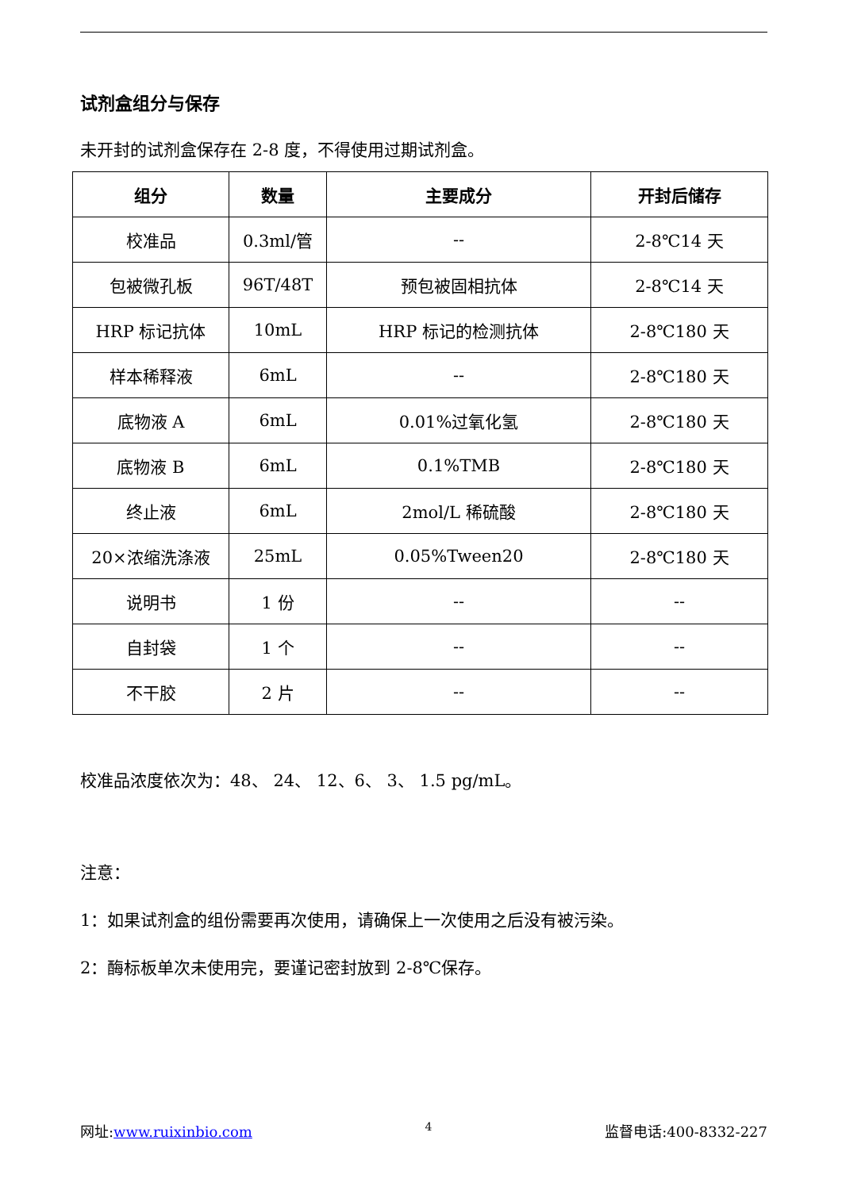试剂盒组分与保存
未开封的试剂盒保存在 2-8 度，不得使用过期试剂盒。
| 组分 | 数量 | 主要成分 | 开封后储存 |
| --- | --- | --- | --- |
| 校准品 | 0.3ml/管 | -- | 2-8℃14 天 |
| 包被微孔板 | 96T/48T | 预包被固相抗体 | 2-8℃14 天 |
| HRP 标记抗体 | 10mL | HRP 标记的检测抗体 | 2-8℃180 天 |
| 样本稀释液 | 6mL | -- | 2-8℃180 天 |
| 底物液 A | 6mL | 0.01%过氧化氢 | 2-8℃180 天 |
| 底物液 B | 6mL | 0.1%TMB | 2-8℃180 天 |
| 终止液 | 6mL | 2mol/L 稀硫酸 | 2-8℃180 天 |
| 20×浓缩洗涤液 | 25mL | 0.05%Tween20 | 2-8℃180 天 |
| 说明书 | 1 份 | -- | -- |
| 自封袋 | 1 个 | -- | -- |
| 不干胶 | 2 片 | -- | -- |
校准品浓度依次为：48、 24、 12、6、 3、 1.5 pg/mL。
注意：
1：如果试剂盒的组份需要再次使用，请确保上一次使用之后没有被污染。
2：酶标板单次未使用完，要谨记密封放到 2-8℃保存。
网址:www.ruixinbio.com 4 监督电话:400-8332-227